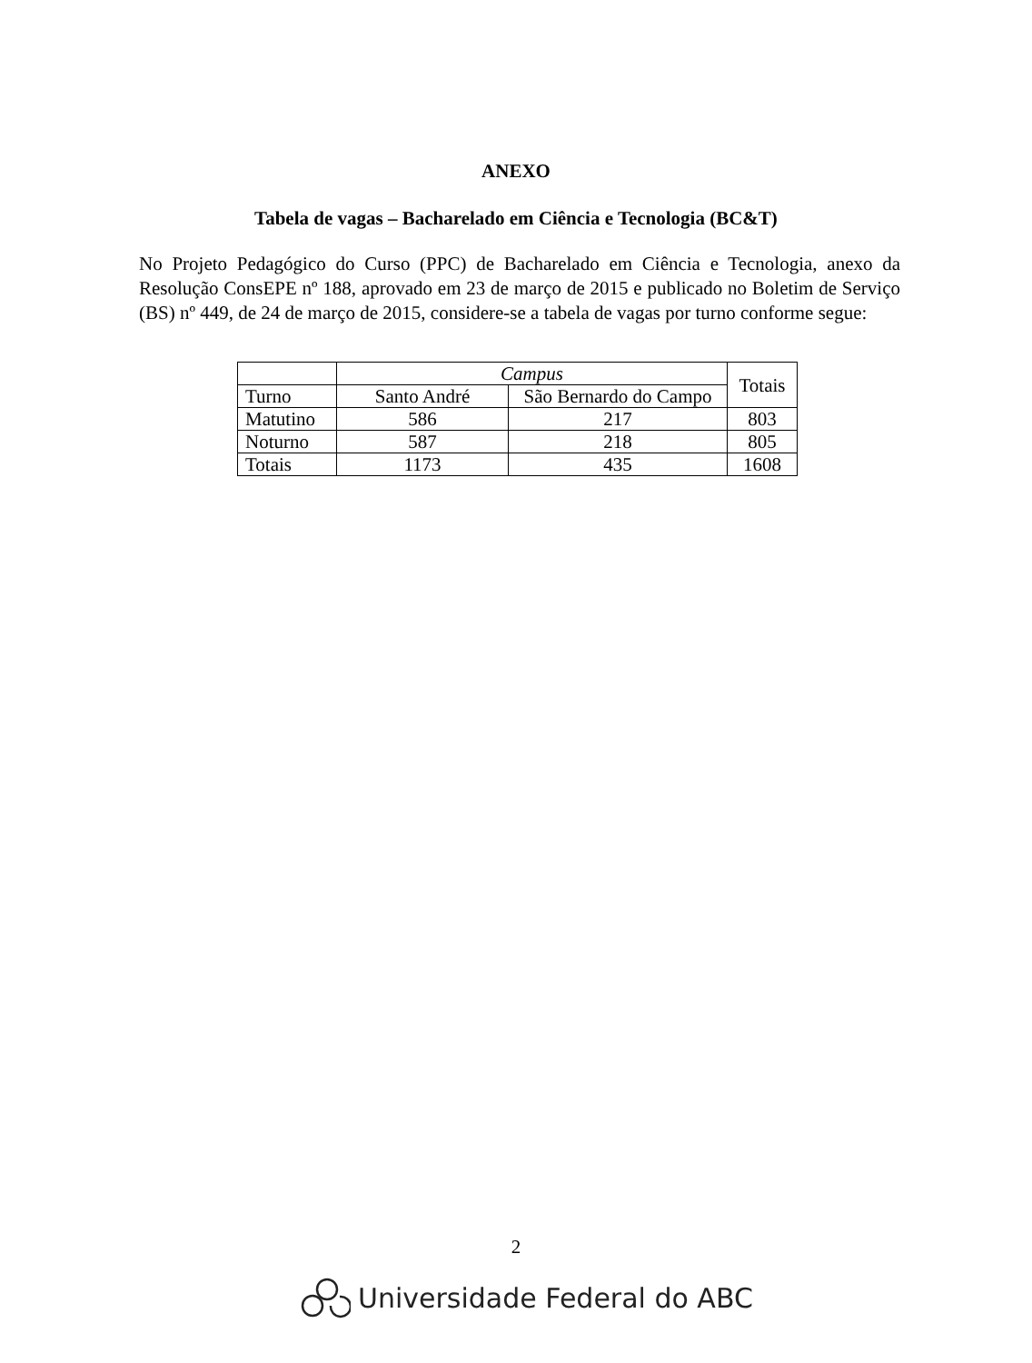ANEXO
Tabela de vagas – Bacharelado em Ciência e Tecnologia (BC&T)
No Projeto Pedagógico do Curso (PPC) de Bacharelado em Ciência e Tecnologia, anexo da Resolução ConsEPE nº 188, aprovado em 23 de março de 2015 e publicado no Boletim de Serviço (BS) nº 449, de 24 de março de 2015, considere-se a tabela de vagas por turno conforme segue:
| | Campus | | Totais |
| --- | --- | --- | --- |
| Turno | Santo André | São Bernardo do Campo | |
| Matutino | 586 | 217 | 803 |
| Noturno | 587 | 218 | 805 |
| Totais | 1173 | 435 | 1608 |
2
Universidade Federal do ABC